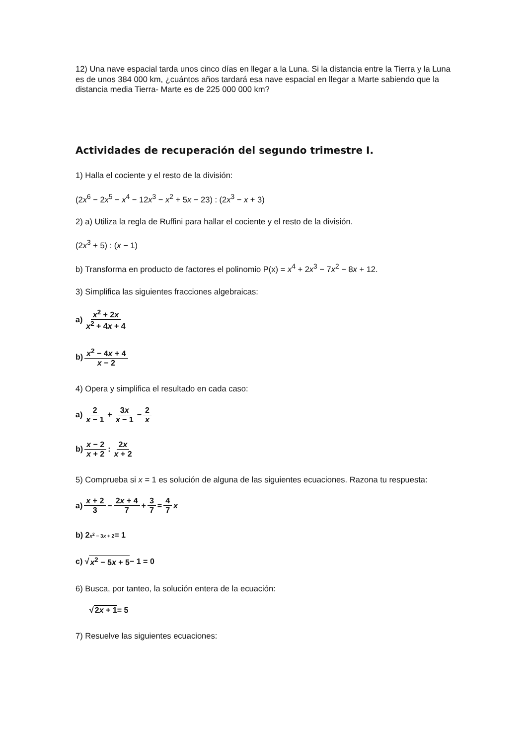12) Una nave espacial tarda unos cinco días en llegar a la Luna. Si la distancia entre la Tierra y la Luna es de unos 384 000 km, ¿cuántos años tardará esa nave espacial en llegar a Marte sabiendo que la distancia media Tierra- Marte es de 225 000 000 km?
Actividades de recuperación del segundo trimestre I.
1) Halla el cociente y el resto de la división:
(2x<sup>6</sup> − 2x<sup>5</sup> − x<sup>4</sup> − 12x<sup>3</sup> − x<sup>2</sup> + 5x − 23) : (2x<sup>3</sup> − x + 3)
2) a) Utiliza la regla de Ruffini para hallar el cociente y el resto de la división.
(2x<sup>3</sup> + 5) : (x − 1)
b) Transforma en producto de factores el polinomio P(x) = x<sup>4</sup> + 2x<sup>3</sup> − 7x<sup>2</sup> − 8x + 12.
3) Simplifica las siguientes fracciones algebraicas:
a) x<sup>2</sup> + 2x x<sup>2</sup> + 4x + 4
b) x<sup>2</sup> − 4x + 4 x − 2
4) Opera y simplifica el resultado en cada caso:
a) 2 x − 1 + 3x x − 1 − 2 x
b) x − 2 x + 2: 2x x + 2
5) Comprueba si x = 1 es solución de alguna de las siguientes ecuaciones. Razona tu respuesta:
a) x + 2 3 − 2x + 4 7 + 3 7 = 4 7 x
b) 2<sup>x<sup>2</sup> − 3x + 2</sup> = 1
c) √ x<sup>2</sup> − 5x + 5 − 1 = 0
6) Busca, por tanteo, la solución entera de la ecuación:
√ 2x + 1 = 5
7) Resuelve las siguientes ecuaciones: